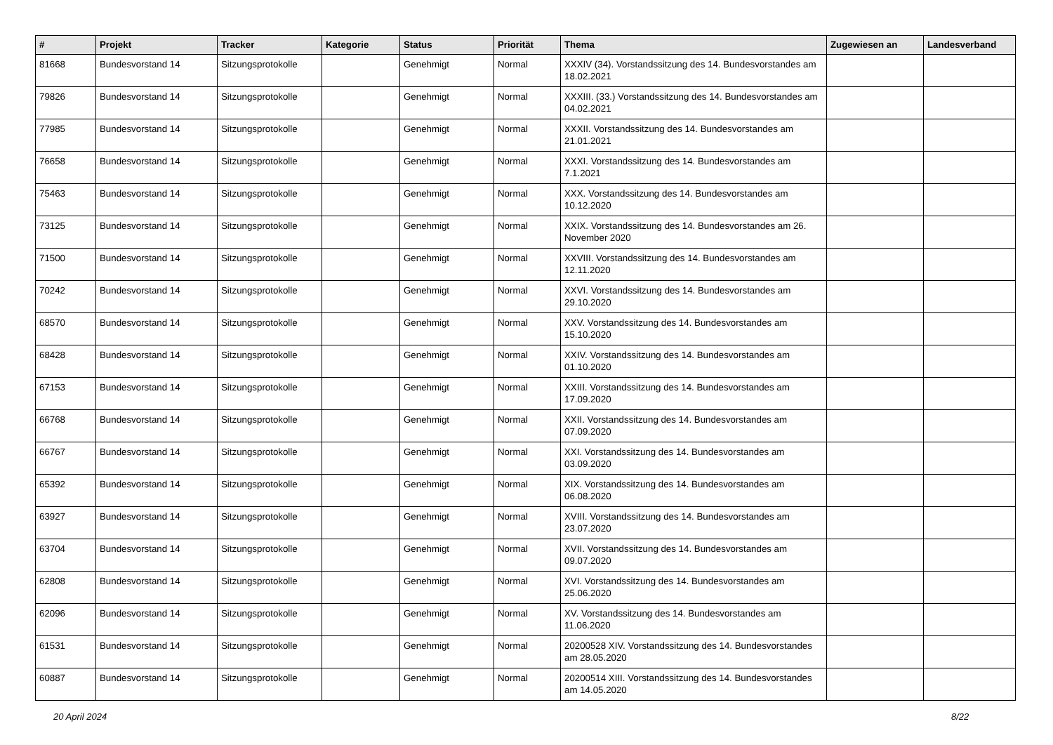| # | Projekt | Tracker | Kategorie | Status | Priorität | Thema | Zugewiesen an | Landesverband |
| --- | --- | --- | --- | --- | --- | --- | --- | --- |
| 81668 | Bundesvorstand 14 | Sitzungsprotokolle | | Genehmigt | Normal | XXXIV (34). Vorstandssitzung des 14. Bundesvorstandes am 18.02.2021 | | |
| 79826 | Bundesvorstand 14 | Sitzungsprotokolle | | Genehmigt | Normal | XXXIII. (33.) Vorstandssitzung des 14. Bundesvorstandes am 04.02.2021 | | |
| 77985 | Bundesvorstand 14 | Sitzungsprotokolle | | Genehmigt | Normal | XXXII. Vorstandssitzung des 14. Bundesvorstandes am 21.01.2021 | | |
| 76658 | Bundesvorstand 14 | Sitzungsprotokolle | | Genehmigt | Normal | XXXI. Vorstandssitzung des 14. Bundesvorstandes am 7.1.2021 | | |
| 75463 | Bundesvorstand 14 | Sitzungsprotokolle | | Genehmigt | Normal | XXX. Vorstandssitzung des 14. Bundesvorstandes am 10.12.2020 | | |
| 73125 | Bundesvorstand 14 | Sitzungsprotokolle | | Genehmigt | Normal | XXIX. Vorstandssitzung des 14. Bundesvorstandes am 26. November 2020 | | |
| 71500 | Bundesvorstand 14 | Sitzungsprotokolle | | Genehmigt | Normal | XXVIII. Vorstandssitzung des 14. Bundesvorstandes am 12.11.2020 | | |
| 70242 | Bundesvorstand 14 | Sitzungsprotokolle | | Genehmigt | Normal | XXVI. Vorstandssitzung des 14. Bundesvorstandes am 29.10.2020 | | |
| 68570 | Bundesvorstand 14 | Sitzungsprotokolle | | Genehmigt | Normal | XXV. Vorstandssitzung des 14. Bundesvorstandes am 15.10.2020 | | |
| 68428 | Bundesvorstand 14 | Sitzungsprotokolle | | Genehmigt | Normal | XXIV. Vorstandssitzung des 14. Bundesvorstandes am 01.10.2020 | | |
| 67153 | Bundesvorstand 14 | Sitzungsprotokolle | | Genehmigt | Normal | XXIII. Vorstandssitzung des 14. Bundesvorstandes am 17.09.2020 | | |
| 66768 | Bundesvorstand 14 | Sitzungsprotokolle | | Genehmigt | Normal | XXII. Vorstandssitzung des 14. Bundesvorstandes am 07.09.2020 | | |
| 66767 | Bundesvorstand 14 | Sitzungsprotokolle | | Genehmigt | Normal | XXI. Vorstandssitzung des 14. Bundesvorstandes am 03.09.2020 | | |
| 65392 | Bundesvorstand 14 | Sitzungsprotokolle | | Genehmigt | Normal | XIX. Vorstandssitzung des 14. Bundesvorstandes am 06.08.2020 | | |
| 63927 | Bundesvorstand 14 | Sitzungsprotokolle | | Genehmigt | Normal | XVIII. Vorstandssitzung des 14. Bundesvorstandes am 23.07.2020 | | |
| 63704 | Bundesvorstand 14 | Sitzungsprotokolle | | Genehmigt | Normal | XVII. Vorstandssitzung des 14. Bundesvorstandes am 09.07.2020 | | |
| 62808 | Bundesvorstand 14 | Sitzungsprotokolle | | Genehmigt | Normal | XVI. Vorstandssitzung des 14. Bundesvorstandes am 25.06.2020 | | |
| 62096 | Bundesvorstand 14 | Sitzungsprotokolle | | Genehmigt | Normal | XV. Vorstandssitzung des 14. Bundesvorstandes am 11.06.2020 | | |
| 61531 | Bundesvorstand 14 | Sitzungsprotokolle | | Genehmigt | Normal | 20200528 XIV. Vorstandssitzung des 14. Bundesvorstandes am 28.05.2020 | | |
| 60887 | Bundesvorstand 14 | Sitzungsprotokolle | | Genehmigt | Normal | 20200514 XIII. Vorstandssitzung des 14. Bundesvorstandes am 14.05.2020 | | |
20 April 2024 8/22